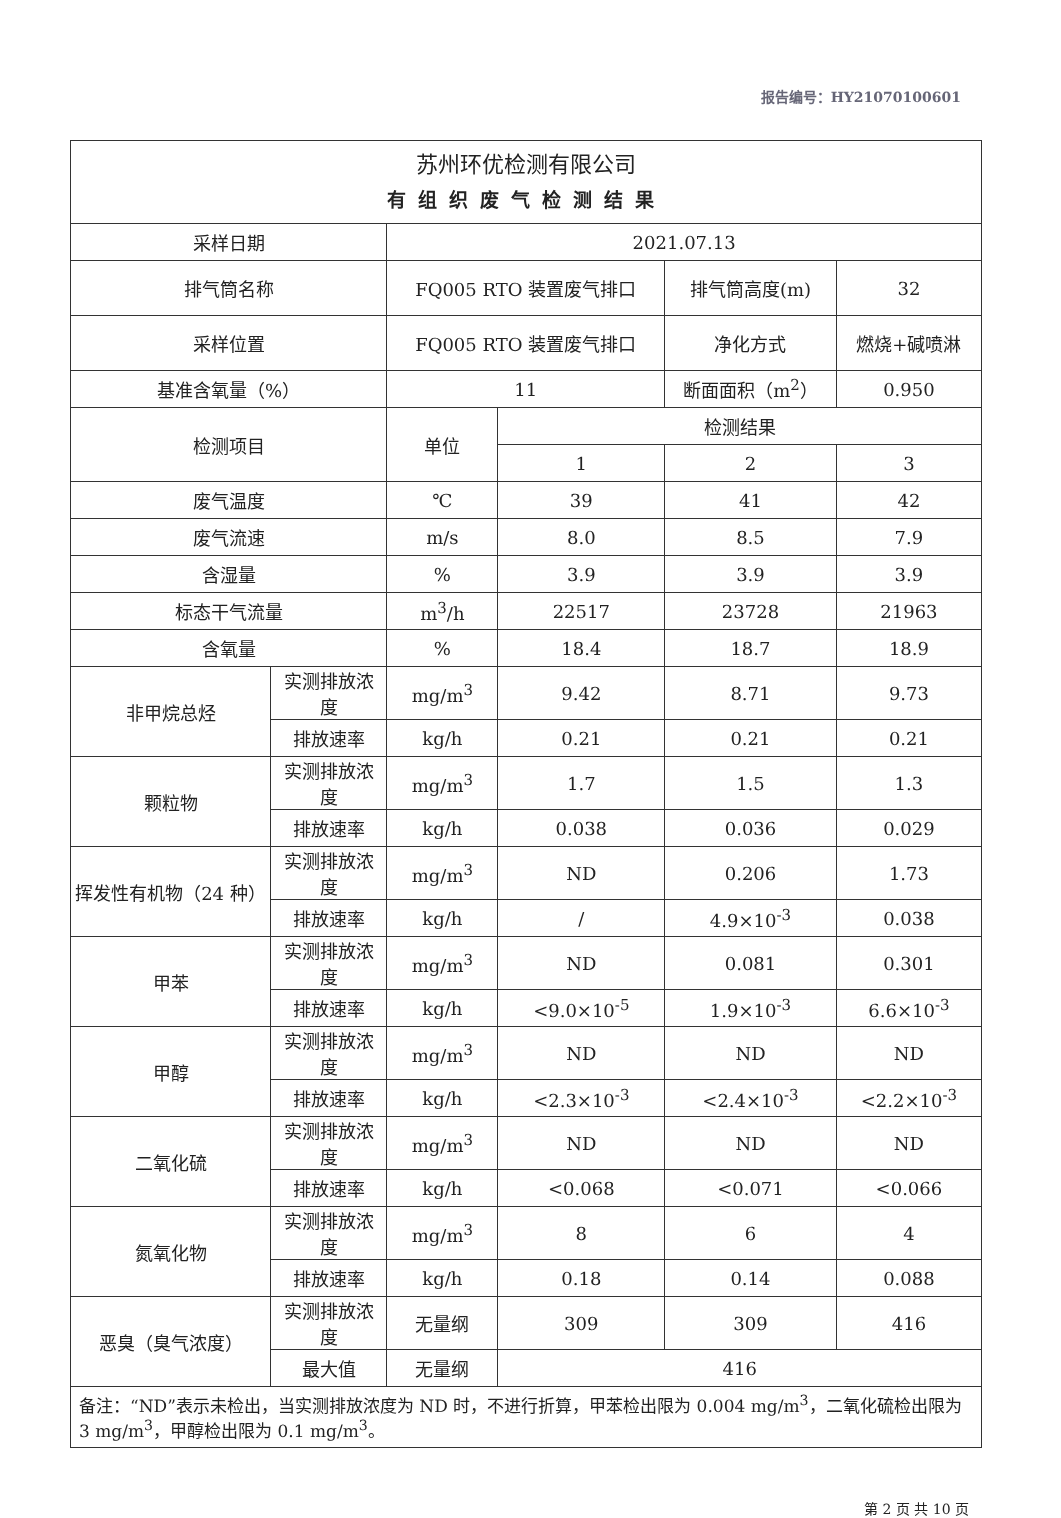报告编号：HY21070100601
| 苏州环优检测有限公司 有组织废气检测结果 | | | | | |
| 采样日期 | | 2021.07.13 | | | |
| 排气筒名称 | | FQ005 RTO 装置废气排口 | | 排气筒高度(m) | 32 |
| 采样位置 | | FQ005 RTO 装置废气排口 | | 净化方式 | 燃烧+碱喷淋 |
| 基准含氧量（%） | | 11 | | 断面面积（m<sup>2</sup>） | 0.950 |
| 检测项目 | | 单位 | 检测结果 | | |
| | | | 1 | 2 | 3 |
| 废气温度 | | ℃ | 39 | 41 | 42 |
| 废气流速 | | m/s | 8.0 | 8.5 | 7.9 |
| 含湿量 | | % | 3.9 | 3.9 | 3.9 |
| 标态干气流量 | | m<sup>3</sup>/h | 22517 | 23728 | 21963 |
| 含氧量 | | % | 18.4 | 18.7 | 18.9 |
| 非甲烷总烃 | 实测排放浓度 | mg/m<sup>3</sup> | 9.42 | 8.71 | 9.73 |
| | 排放速率 | kg/h | 0.21 | 0.21 | 0.21 |
| 颗粒物 | 实测排放浓度 | mg/m<sup>3</sup> | 1.7 | 1.5 | 1.3 |
| | 排放速率 | kg/h | 0.038 | 0.036 | 0.029 |
| 挥发性有机物（24 种） | 实测排放浓度 | mg/m<sup>3</sup> | ND | 0.206 | 1.73 |
| | 排放速率 | kg/h | / | 4.9×10<sup>-3</sup> | 0.038 |
| 甲苯 | 实测排放浓度 | mg/m<sup>3</sup> | ND | 0.081 | 0.301 |
| | 排放速率 | kg/h | <9.0×10<sup>-5</sup> | 1.9×10<sup>-3</sup> | 6.6×10<sup>-3</sup> |
| 甲醇 | 实测排放浓度 | mg/m<sup>3</sup> | ND | ND | ND |
| | 排放速率 | kg/h | <2.3×10<sup>-3</sup> | <2.4×10<sup>-3</sup> | <2.2×10<sup>-3</sup> |
| 二氧化硫 | 实测排放浓度 | mg/m<sup>3</sup> | ND | ND | ND |
| | 排放速率 | kg/h | <0.068 | <0.071 | <0.066 |
| 氮氧化物 | 实测排放浓度 | mg/m<sup>3</sup> | 8 | 6 | 4 |
| | 排放速率 | kg/h | 0.18 | 0.14 | 0.088 |
| 恶臭（臭气浓度） | 实测排放浓度 | 无量纲 | 309 | 309 | 416 |
| | 最大值 | 无量纲 | 416 | | |
| 备注：“ND”表示未检出，当实测排放浓度为 ND 时，不进行折算，甲苯检出限为 0.004 mg/m<sup>3</sup>，二氧化硫检出限为 3 mg/m<sup>3</sup>，甲醇检出限为 0.1 mg/m<sup>3</sup>。 | | | | | |
第 2 页 共 10 页